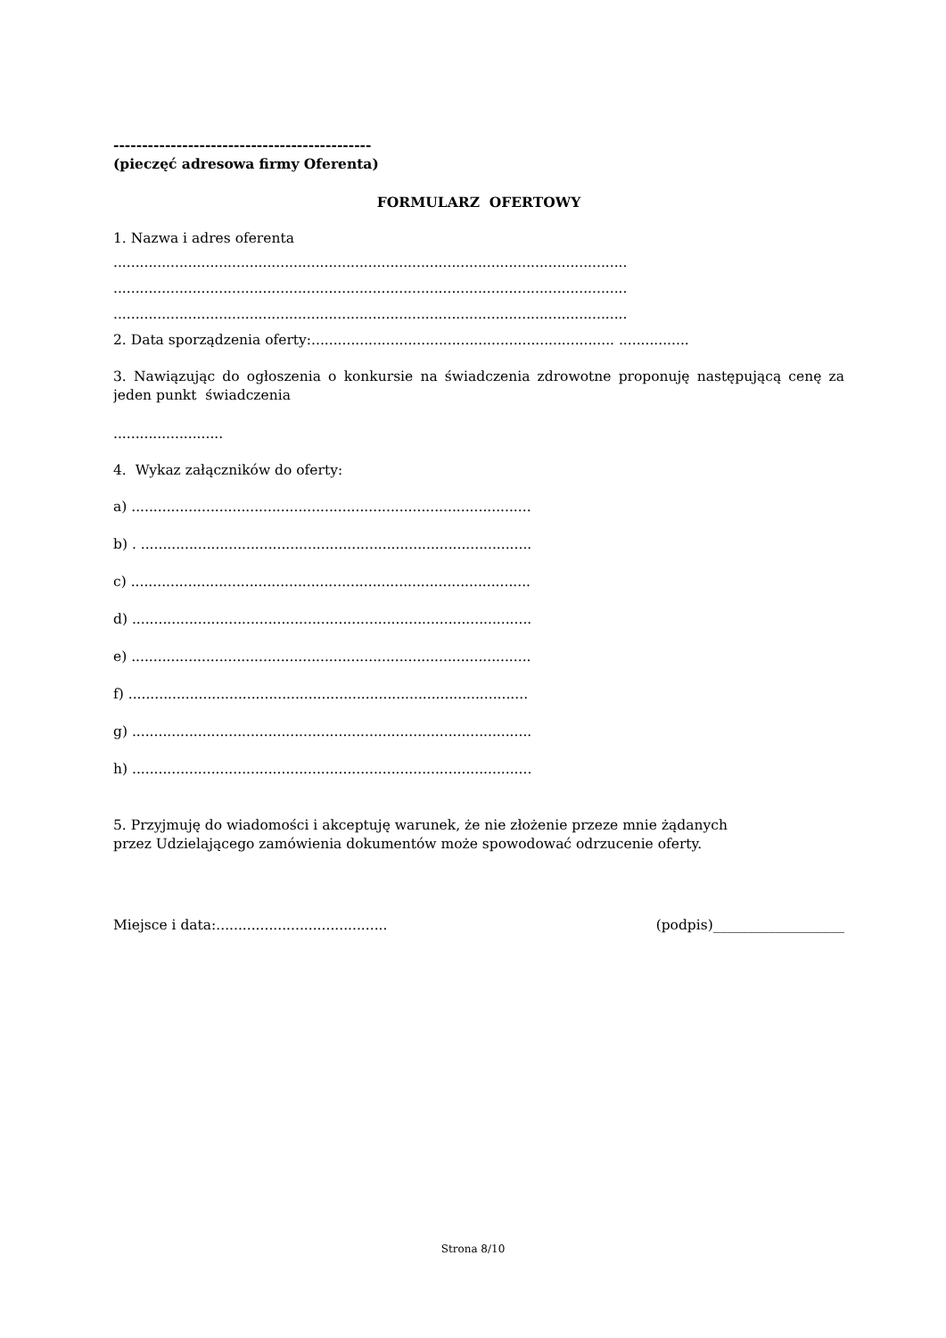---------------------------------------------
(pieczęć adresowa firmy Oferenta)
FORMULARZ OFERTOWY
1. Nazwa i adres oferenta
.....................................................................................................................
.....................................................................................................................
.....................................................................................................................
2. Data sporządzenia oferty:..................................................................... ................
3. Nawiązując do ogłoszenia o konkursie na świadczenia zdrowotne proponuję następującą cenę za jeden punkt świadczenia
.........................
4. Wykaz załączników do oferty:
a) ...........................................................................................
b) . .........................................................................................
c) ...........................................................................................
d) ...........................................................................................
e) ...........................................................................................
f) ...........................................................................................
g) ...........................................................................................
h) ...........................................................................................
5. Przyjmuję do wiadomości i akceptuję warunek, że nie złożenie przeze mnie żądanych
przez Udzielającego zamówienia dokumentów może spowodować odrzucenie oferty.
Miejsce i data:....................................... (podpis)___________________
Strona 8/10